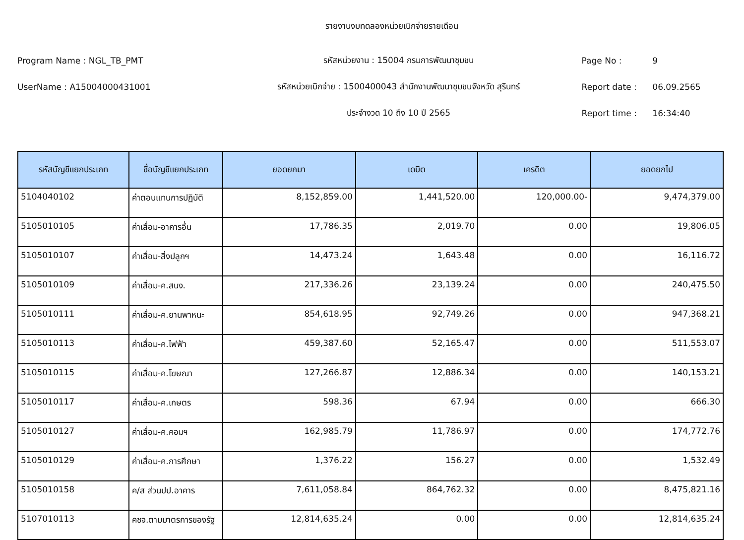รายงานงบทดลองหน่วยเบิกจ่ายรายเดือน
Program Name : NGL_TB_PMT รหัสหน่วยงาน : 15004 กรมการพัฒนาชุมชน Page No : 9
UserName : A15004000431001 รหัสหน่วยเบิกจ่าย : 1500400043 สำนักงานพัฒนาชุมชนจังหวัด สุรินทร์ Report date : 06.09.2565
ประจำงวด 10 ถึง 10 ปี 2565 Report time : 16:34:40
| รหัสบัญชีแยกประเภท | ชื่อบัญชีแยกประเภท | ยอดยกมา | เดบิต | เครดิต | ยอดยกไป |
| --- | --- | --- | --- | --- | --- |
| 5104040102 | ค่าตอบแทนการปฏิบัติ | 8,152,859.00 | 1,441,520.00 | 120,000.00- | 9,474,379.00 |
| 5105010105 | ค่าเสื่อม-อาคารอื่น | 17,786.35 | 2,019.70 | 0.00 | 19,806.05 |
| 5105010107 | ค่าเสื่อม-สิ่งปลูกฯ | 14,473.24 | 1,643.48 | 0.00 | 16,116.72 |
| 5105010109 | ค่าเสื่อม-ค.สนง. | 217,336.26 | 23,139.24 | 0.00 | 240,475.50 |
| 5105010111 | ค่าเสื่อม-ค.ยานพาหนะ | 854,618.95 | 92,749.26 | 0.00 | 947,368.21 |
| 5105010113 | ค่าเสื่อม-ค.ไฟฟ้า | 459,387.60 | 52,165.47 | 0.00 | 511,553.07 |
| 5105010115 | ค่าเสื่อม-ค.โฆษณา | 127,266.87 | 12,886.34 | 0.00 | 140,153.21 |
| 5105010117 | ค่าเสื่อม-ค.เกษตร | 598.36 | 67.94 | 0.00 | 666.30 |
| 5105010127 | ค่าเสื่อม-ค.คอมฯ | 162,985.79 | 11,786.97 | 0.00 | 174,772.76 |
| 5105010129 | ค่าเสื่อม-ค.การศึกษา | 1,376.22 | 156.27 | 0.00 | 1,532.49 |
| 5105010158 | ค/ส ส่วนปป.อาคาร | 7,611,058.84 | 864,762.32 | 0.00 | 8,475,821.16 |
| 5107010113 | คชจ.ตามมาตรการของรัฐ | 12,814,635.24 | 0.00 | 0.00 | 12,814,635.24 |